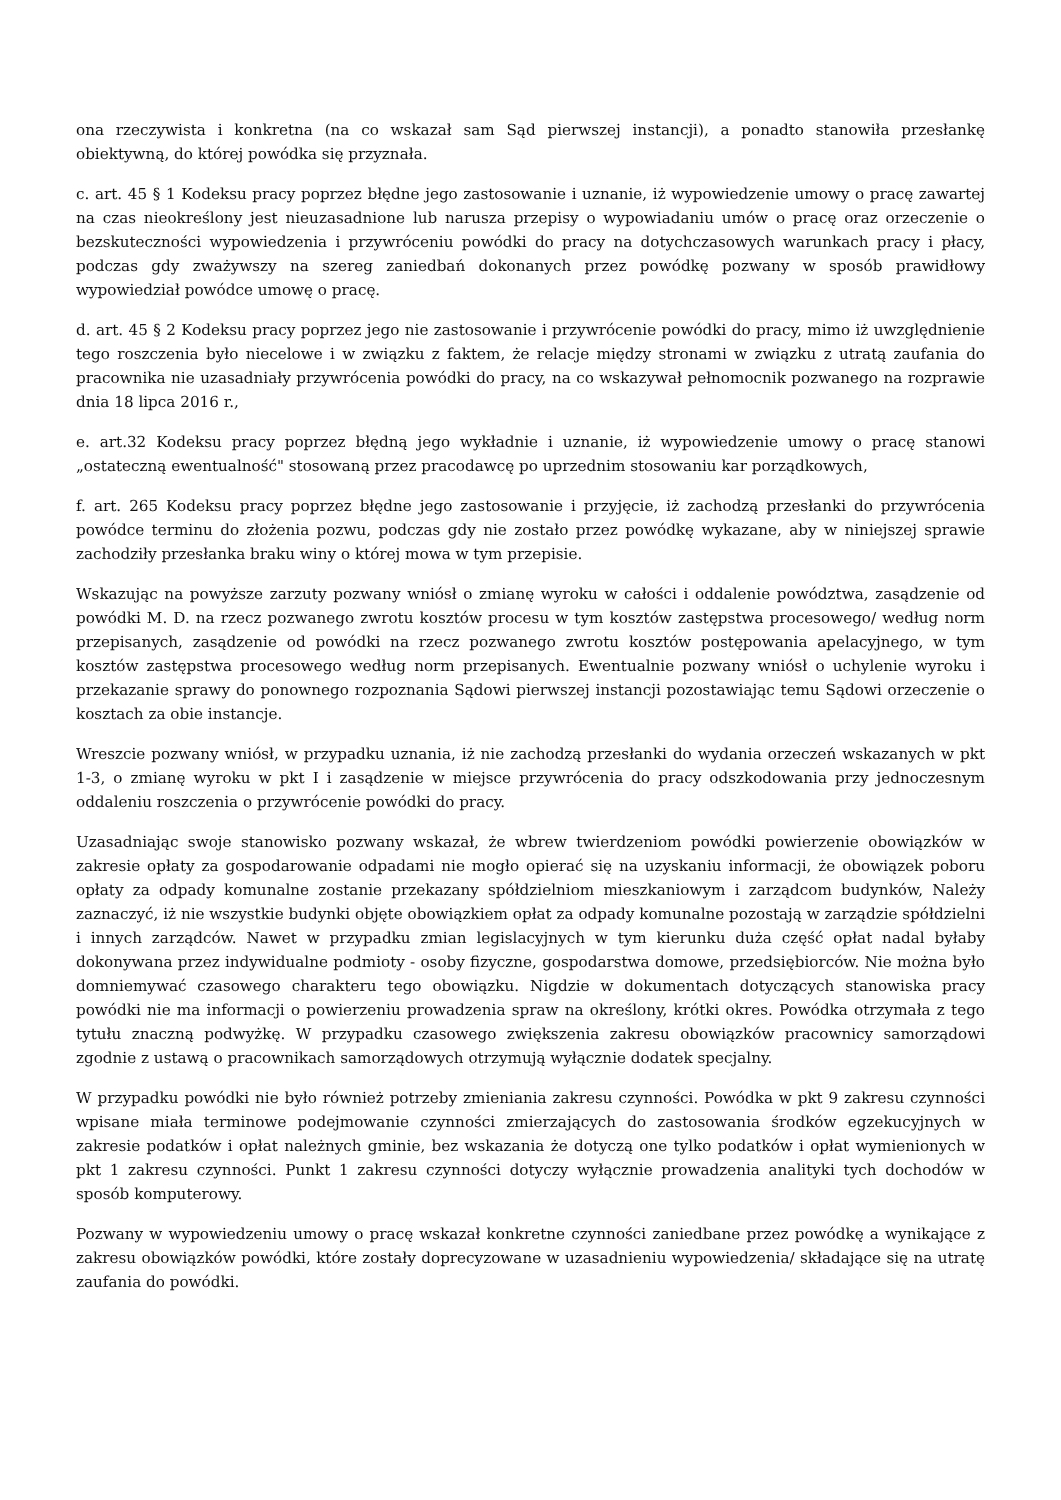ona rzeczywista i konkretna (na co wskazał sam Sąd pierwszej instancji), a ponadto stanowiła przesłankę obiektywną, do której powódka się przyznała.
c. art. 45 § 1 Kodeksu pracy poprzez błędne jego zastosowanie i uznanie, iż wypowiedzenie umowy o pracę zawartej na czas nieokreślony jest nieuzasadnione lub narusza przepisy o wypowiadaniu umów o pracę oraz orzeczenie o bezskuteczności wypowiedzenia i przywróceniu powódki do pracy na dotychczasowych warunkach pracy i płacy, podczas gdy zważywszy na szereg zaniedbań dokonanych przez powódkę pozwany w sposób prawidłowy wypowiedział powódce umowę o pracę.
d. art. 45 § 2 Kodeksu pracy poprzez jego nie zastosowanie i przywrócenie powódki do pracy, mimo iż uwzględnienie tego roszczenia było niecelowe i w związku z faktem, że relacje między stronami w związku z utratą zaufania do pracownika nie uzasadniały przywrócenia powódki do pracy, na co wskazywał pełnomocnik pozwanego na rozprawie dnia 18 lipca 2016 r.,
e. art.32 Kodeksu pracy poprzez błędną jego wykładnie i uznanie, iż wypowiedzenie umowy o pracę stanowi „ostateczną ewentualność" stosowaną przez pracodawcę po uprzednim stosowaniu kar porządkowych,
f. art. 265 Kodeksu pracy poprzez błędne jego zastosowanie i przyjęcie, iż zachodzą przesłanki do przywrócenia powódce terminu do złożenia pozwu, podczas gdy nie zostało przez powódkę wykazane, aby w niniejszej sprawie zachodziły przesłanka braku winy o której mowa w tym przepisie.
Wskazując na powyższe zarzuty pozwany wniósł o zmianę wyroku w całości i oddalenie powództwa, zasądzenie od powódki M. D. na rzecz pozwanego zwrotu kosztów procesu w tym kosztów zastępstwa procesowego/ według norm przepisanych, zasądzenie od powódki na rzecz pozwanego zwrotu kosztów postępowania apelacyjnego, w tym kosztów zastępstwa procesowego według norm przepisanych. Ewentualnie pozwany wniósł o uchylenie wyroku i przekazanie sprawy do ponownego rozpoznania Sądowi pierwszej instancji pozostawiając temu Sądowi orzeczenie o kosztach za obie instancje.
Wreszcie pozwany wniósł, w przypadku uznania, iż nie zachodzą przesłanki do wydania orzeczeń wskazanych w pkt 1-3, o zmianę wyroku w pkt I i zasądzenie w miejsce przywrócenia do pracy odszkodowania przy jednoczesnym oddaleniu roszczenia o przywrócenie powódki do pracy.
Uzasadniając swoje stanowisko pozwany wskazał, że wbrew twierdzeniom powódki powierzenie obowiązków w zakresie opłaty za gospodarowanie odpadami nie mogło opierać się na uzyskaniu informacji, że obowiązek poboru opłaty za odpady komunalne zostanie przekazany spółdzielniom mieszkaniowym i zarządcom budynków, Należy zaznaczyć, iż nie wszystkie budynki objęte obowiązkiem opłat za odpady komunalne pozostają w zarządzie spółdzielni i innych zarządców. Nawet w przypadku zmian legislacyjnych w tym kierunku duża część opłat nadal byłaby dokonywana przez indywidualne podmioty - osoby fizyczne, gospodarstwa domowe, przedsiębiorców. Nie można było domniemywać czasowego charakteru tego obowiązku. Nigdzie w dokumentach dotyczących stanowiska pracy powódki nie ma informacji o powierzeniu prowadzenia spraw na określony, krótki okres. Powódka otrzymała z tego tytułu znaczną podwyżkę. W przypadku czasowego zwiększenia zakresu obowiązków pracownicy samorządowi zgodnie z ustawą o pracownikach samorządowych otrzymują wyłącznie dodatek specjalny.
W przypadku powódki nie było również potrzeby zmieniania zakresu czynności. Powódka w pkt 9 zakresu czynności wpisane miała terminowe podejmowanie czynności zmierzających do zastosowania środków egzekucyjnych w zakresie podatków i opłat należnych gminie, bez wskazania że dotyczą one tylko podatków i opłat wymienionych w pkt 1 zakresu czynności. Punkt 1 zakresu czynności dotyczy wyłącznie prowadzenia analityki tych dochodów w sposób komputerowy.
Pozwany w wypowiedzeniu umowy o pracę wskazał konkretne czynności zaniedbane przez powódkę a wynikające z zakresu obowiązków powódki, które zostały doprecyzowane w uzasadnieniu wypowiedzenia/ składające się na utratę zaufania do powódki.